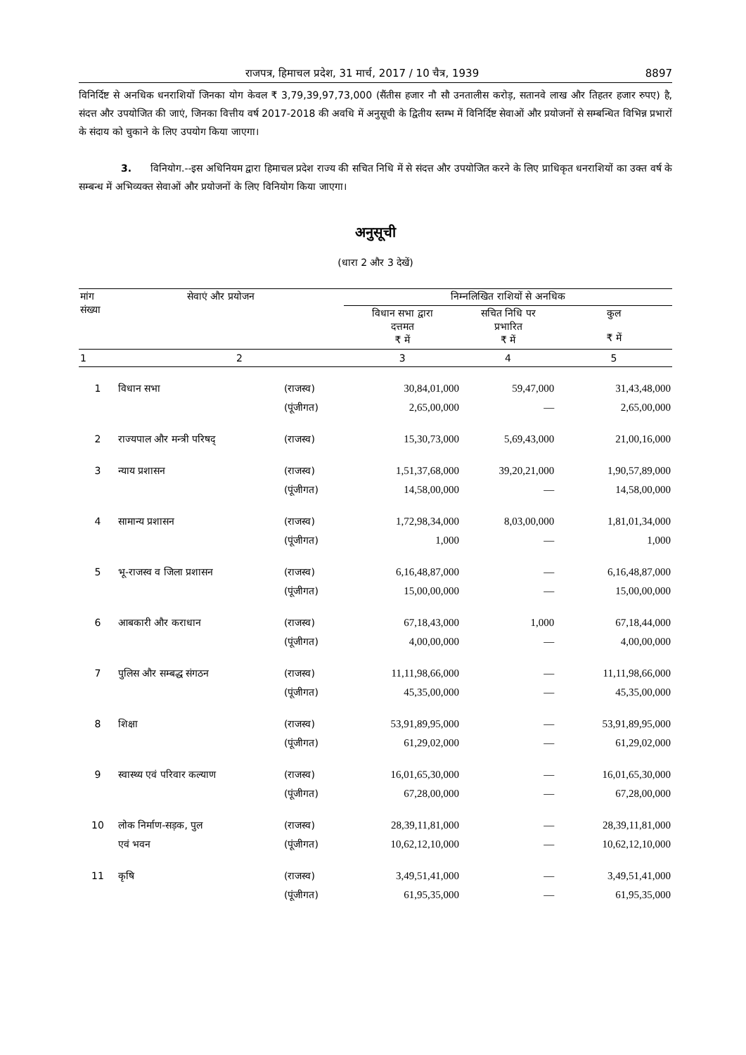राजपत्र, हिमाचल प्रदेश, 31 मार्च, 2017 / 10 चैत्र, 1939 8897
विनिर्दिष्ट से अनधिक धनराशियों जिनका योग केवल ₹ 3,79,39,97,73,000 (सैंतीस हजार नौ सौ उनतालीस करोड़, सतानवे लाख और तिहतर हजार रुपए) है, संदत्त और उपयोजित की जाएं, जिनका वित्तीय वर्ष 2017-2018 की अवधि में अनुसूची के द्वितीय स्तम्भ में विनिर्दिष्ट सेवाओं और प्रयोजनों से सम्बन्धित विभिन्न प्रभारों के संदाय को चुकाने के लिए उपयोग किया जाएगा।
3. विनियोग.--इस अधिनियम द्वारा हिमाचल प्रदेश राज्य की सचित निधि में से संदत्त और उपयोजित करने के लिए प्राधिकृत धनराशियों का उक्त वर्ष के सम्बन्ध में अभिव्यक्त सेवाओं और प्रयोजनों के लिए विनियोग किया जाएगा।
अनुसूची
(धारा 2 और 3 देखें)
| मांग संख्या | सेवाएं और प्रयोजन | | निम्नलिखित राशियों से अनधिक | | |
| --- | --- | --- | --- | --- | --- |
| | | | विधान सभा द्वारा दत्तमत ₹ में | सचित निधि पर प्रभारित ₹ में | कुल ₹ में |
| 1 | 2 | | 3 | 4 | 5 |
| 1 | विधान सभा | (राजस्व) | 30,84,01,000 | 59,47,000 | 31,43,48,000 |
| | | (पूंजीगत) | 2,65,00,000 | — | 2,65,00,000 |
| 2 | राज्यपाल और मन्त्री परिषद् | (राजस्व) | 15,30,73,000 | 5,69,43,000 | 21,00,16,000 |
| 3 | न्याय प्रशासन | (राजस्व) | 1,51,37,68,000 | 39,20,21,000 | 1,90,57,89,000 |
| | | (पूंजीगत) | 14,58,00,000 | — | 14,58,00,000 |
| 4 | सामान्य प्रशासन | (राजस्व) | 1,72,98,34,000 | 8,03,00,000 | 1,81,01,34,000 |
| | | (पूंजीगत) | 1,000 | — | 1,000 |
| 5 | भू-राजस्व व जिला प्रशासन | (राजस्व) | 6,16,48,87,000 | — | 6,16,48,87,000 |
| | | (पूंजीगत) | 15,00,00,000 | — | 15,00,00,000 |
| 6 | आबकारी और कराधान | (राजस्व) | 67,18,43,000 | 1,000 | 67,18,44,000 |
| | | (पूंजीगत) | 4,00,00,000 | — | 4,00,00,000 |
| 7 | पुलिस और सम्बद्ध संगठन | (राजस्व) | 11,11,98,66,000 | — | 11,11,98,66,000 |
| | | (पूंजीगत) | 45,35,00,000 | — | 45,35,00,000 |
| 8 | शिक्षा | (राजस्व) | 53,91,89,95,000 | — | 53,91,89,95,000 |
| | | (पूंजीगत) | 61,29,02,000 | — | 61,29,02,000 |
| 9 | स्वास्थ्य एवं परिवार कल्याण | (राजस्व) | 16,01,65,30,000 | — | 16,01,65,30,000 |
| | | (पूंजीगत) | 67,28,00,000 | — | 67,28,00,000 |
| 10 | लोक निर्माण-सड़क, पुल | (राजस्व) | 28,39,11,81,000 | — | 28,39,11,81,000 |
| | एवं भवन | (पूंजीगत) | 10,62,12,10,000 | — | 10,62,12,10,000 |
| 11 | कृषि | (राजस्व) | 3,49,51,41,000 | — | 3,49,51,41,000 |
| | | (पूंजीगत) | 61,95,35,000 | — | 61,95,35,000 |